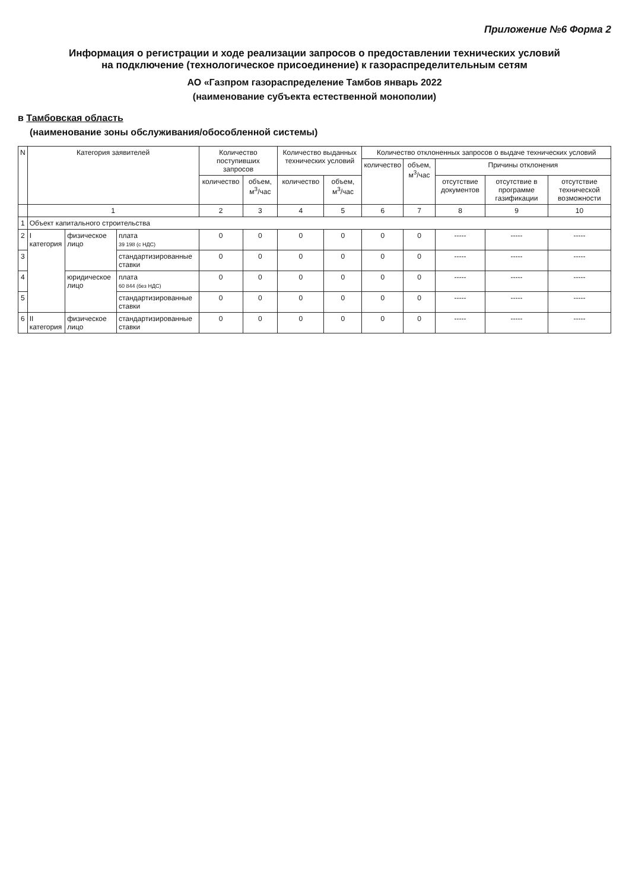Приложение №6 Форма 2
Информация о регистрации и ходе реализации запросов о предоставлении технических условий
на подключение (технологическое присоединение) к газораспределительным сетям
АО «Газпром газораспределение Тамбов январь 2022
(наименование субъекта естественной монополии)
в Тамбовская область
(наименование зоны обслуживания/обособленной системы)
| N | Категория заявителей | | | Количество поступивших запросов | | Количество выданных технических условий | | Количество отклоненных запросов о выдаче технических условий | | | | |
| --- | --- | --- | --- | --- | --- | --- | --- | --- | --- | --- | --- | --- |
| | | | | | | | | количество | объем, м<sup>3</sup>/час | Причины отклонения | | |
| | | | | количество | объем, м<sup>3</sup>/час | количество | объем, м<sup>3</sup>/час | | | отсутствие документов | отсутствие в программе газификации | отсутствие технической возможности |
| | 1 | | | 2 | 3 | 4 | 5 | 6 | 7 | 8 | 9 | 10 |
| 1 | Объект капитального строительства | | | | | | | | | | | |
| 2 | I категория | физическое лицо | плата 39 198 (с НДС) | 0 | 0 | 0 | 0 | 0 | 0 | ----- | ----- | ----- |
| 3 | | | стандартизированные ставки | 0 | 0 | 0 | 0 | 0 | 0 | ----- | ----- | ----- |
| 4 | | юридическое лицо | плата 60 844 (без НДС) | 0 | 0 | 0 | 0 | 0 | 0 | ----- | ----- | ----- |
| 5 | | | стандартизированные ставки | 0 | 0 | 0 | 0 | 0 | 0 | ----- | ----- | ----- |
| 6 | II категория | физическое лицо | стандартизированные ставки | 0 | 0 | 0 | 0 | 0 | 0 | ----- | ----- | ----- |